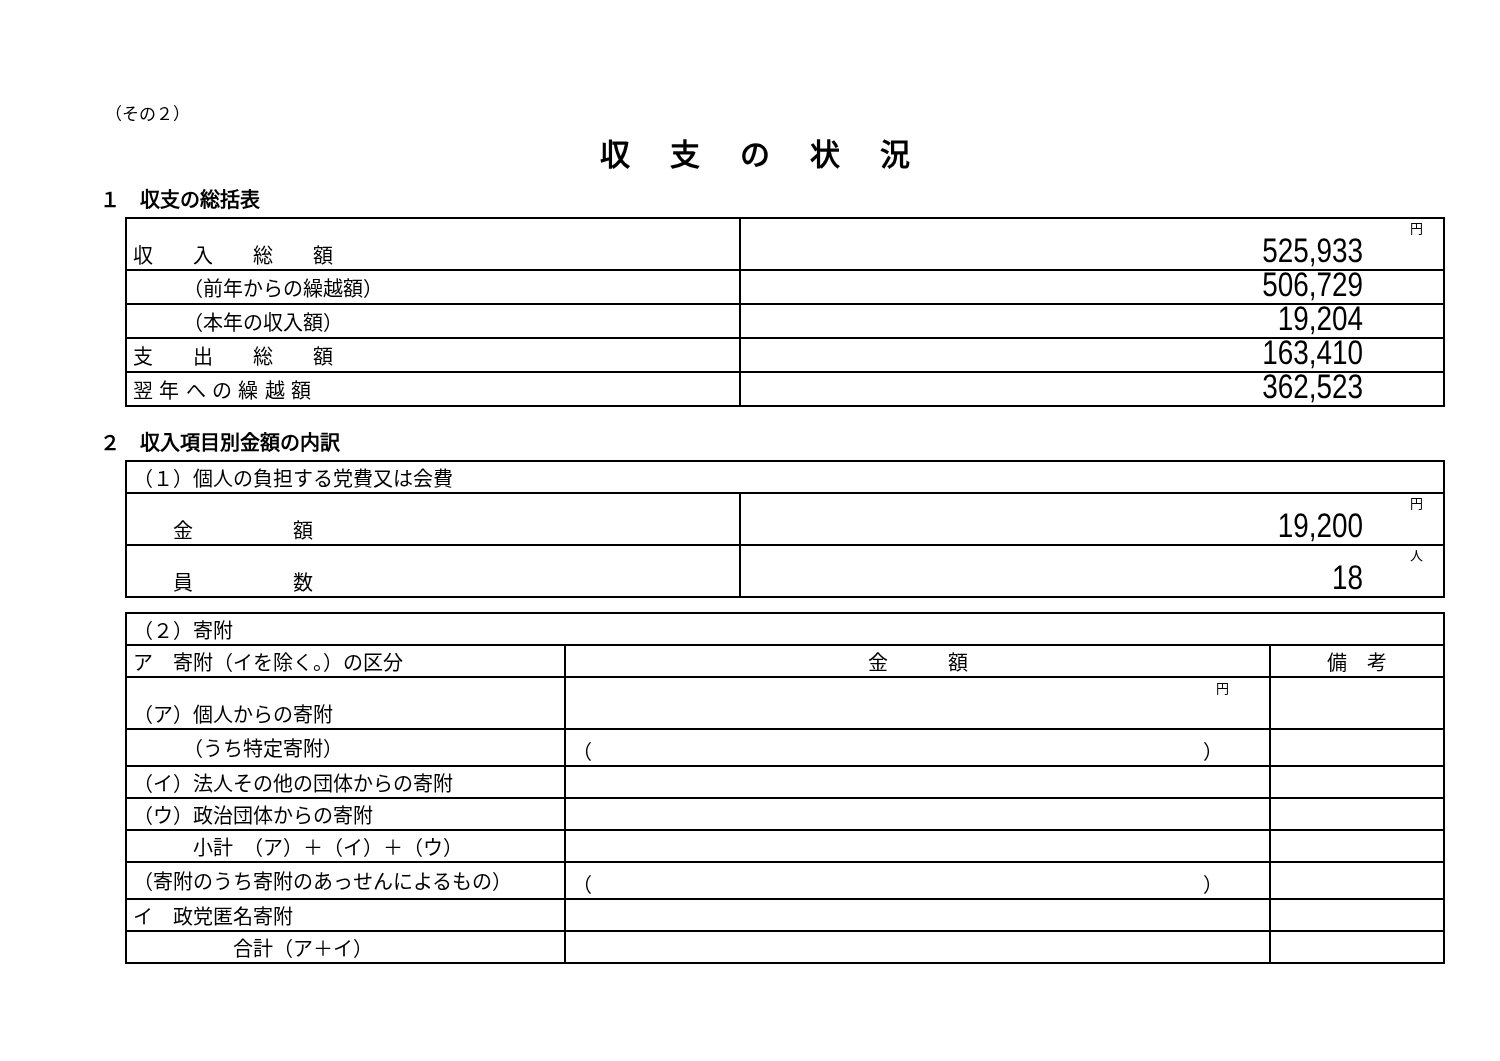（その２）
収支の状況
１　収支の総括表
| 収 入 総 額 | 円 525,933 |
| （前年からの繰越額） | 506,729 |
| （本年の収入額） | 19,204 |
| 支 出 総 額 | 163,410 |
| 翌 年 へ の 繰 越 額 | 362,523 |
２　収入項目別金額の内訳
| （１）個人の負担する党費又は会費 | |
| 金 額 | 円 19,200 |
| 員 数 | 人 18 |
| （２）寄附 | | |
| ア 寄附（イを除く。）の区分 | 金 額 | 備 考 |
| （ア）個人からの寄附 | 円 | |
| （うち特定寄附） | （ ） | |
| （イ）法人その他の団体からの寄附 | | |
| （ウ）政治団体からの寄附 | | |
| 小計 （ア）＋（イ）＋（ウ） | | |
| （寄附のうち寄附のあっせんによるもの） | （ ） | |
| イ 政党匿名寄附 | | |
| 合計（ア＋イ） | | |